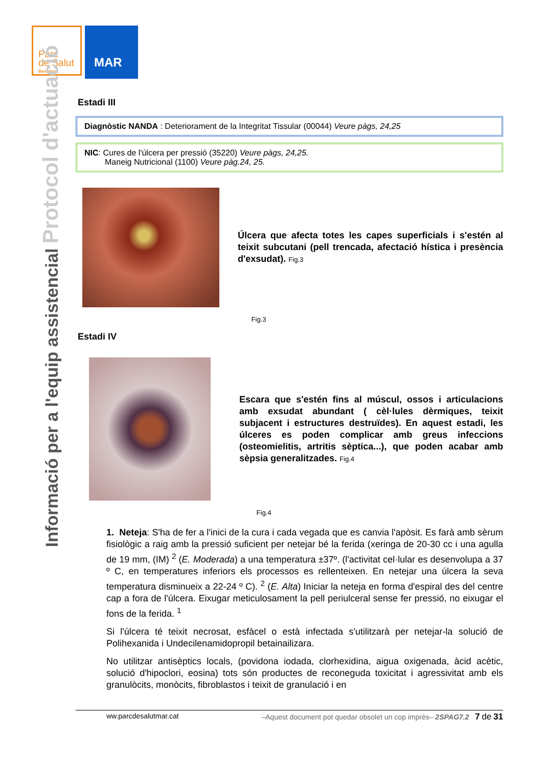Parc
de Salut
Barcelona
MAR
Informació per a l'equip assistencial Protocol d'actuació
Estadi III
Diagnòstic NANDA : Deteriorament de la Integritat Tissular (00044) Veure pàgs, 24,25
NIC: Cures de l'úlcera per pressió (35220) Veure pàgs, 24,25.
Maneig Nutricional (1100) Veure pàg.24, 25.
Úlcera que afecta totes les capes superficials i s'estén al teixit subcutani (pell trencada, afectació hística i presència d'exsudat). Fig.3
Fig.3
Estadi IV
Escara que s'estén fins al múscul, ossos i articulacions amb exsudat abundant ( cèl·lules dèrmiques, teixit subjacent i estructures destruïdes). En aquest estadi, les úlceres es poden complicar amb greus infeccions (osteomielitis, artritis sèptica...), que poden acabar amb sèpsia generalitzades. Fig.4
Fig.4
1. Neteja: S'ha de fer a l'inici de la cura i cada vegada que es canvia l'apòsit. Es farà amb sèrum fisiològic a raig amb la pressió suficient per netejar bé la ferida (xeringa de 20-30 cc i una agulla de 19 mm, (IM) <sup>2</sup> (E. Moderada) a una temperatura ±37º. (l'activitat cel·lular es desenvolupa a 37 º C, en temperatures inferiors els processos es rellenteixen. En netejar una úlcera la seva temperatura disminueix a 22-24 º C). <sup>2</sup> (E. Alta) Iniciar la neteja en forma d'espiral des del centre cap a fora de l'úlcera. Eixugar meticulosament la pell periulceral sense fer pressió, no eixugar el fons de la ferida. <sup>1</sup>
Si l'úlcera té teixit necrosat, esfàcel o està infectada s'utilitzarà per netejar-la solució de Polihexanida i Undecilenamidopropil betainailizara.
No utilitzar antisèptics locals, (povidona iodada, clorhexidina, aigua oxigenada, àcid acètic, solució d'hipoclori, eosina) tots són productes de reconeguda toxicitat i agressivitat amb els granulòcits, monòcits, fibroblastos i teixit de granulació i en
ww.parcdesalutmar.cat –Aquest document pot quedar obsolet un cop imprès– 2SPAG7.2 7 de 31